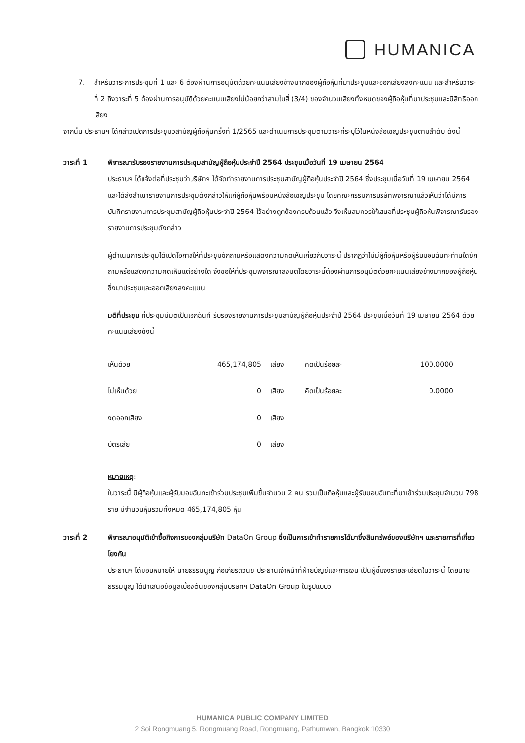HUMANICA
7. สำหรับวาระการประชุมที่ 1 และ 6 ต้องผ่านการอนุมัติด้วยคะแนนเสียงข้างมากของผู้ถือหุ้นที่มาประชุมและออกเสียงลงคะแนน และสำหรับวาระที่ 2 ถึงวาระที่ 5 ต้องผ่านการอนุมัติด้วยคะแนนเสียงไม่น้อยกว่าสามในสี่ (3/4) ของจำนวนเสียงทั้งหมดของผู้ถือหุ้นที่มาประชุมและมีสิทธิออกเสียง
จากนั้น ประธานฯ ได้กล่าวเปิดการประชุมวิสามัญผู้ถือหุ้นครั้งที่ 1/2565 และดำเนินการประชุมตามวาระที่ระบุไว้ในหนังสือเชิญประชุมตามลำดับ ดังนี้
วาระที่ 1 พิจารณารับรองรายงานการประชุมสามัญผู้ถือหุ้นประจำปี 2564 ประชุมเมื่อวันที่ 19 เมษายน 2564
ประธานฯ ได้แจ้งต่อที่ประชุมว่าบริษัทฯ ได้จัดทำรายงานการประชุมสามัญผู้ถือหุ้นประจำปี 2564 ซึ่งประชุมเมื่อวันที่ 19 เมษายน 2564 และได้ส่งสำเนารายงานการประชุมดังกล่าวให้แก่ผู้ถือหุ้นพร้อมหนังสือเชิญประชุม โดยคณะกรรมการบริษัทพิจารณาแล้วเห็นว่าได้มีการบันทึกรายงานการประชุมสามัญผู้ถือหุ้นประจำปี 2564 ไว้อย่างถูกต้องครบถ้วนแล้ว จึงเห็นสมควรให้เสนอที่ประชุมผู้ถือหุ้นพิจารณารับรองรายงานการประชุมดังกล่าว
ผู้ดำเนินการประชุมได้เปิดโอกาสให้ที่ประชุมซักถามหรือแสดงความคิดเห็นเกี่ยวกับวาระนี้ ปรากฏว่าไม่มีผู้ถือหุ้นหรือผู้รับมอบฉันทะท่านใดซักถามหรือแสดงความคิดเห็นแต่อย่างใด จึงขอให้ที่ประชุมพิจารณาลงมติโดยวาระนี้ต้องผ่านการอนุมัติด้วยคะแนนเสียงข้างมากของผู้ถือหุ้นซึ่งมาประชุมและออกเสียงลงคะแนน
มติที่ประชุม ที่ประชุมมีมติเป็นเอกฉันท์ รับรองรายงานการประชุมสามัญผู้ถือหุ้นประจำปี 2564 ประชุมเมื่อวันที่ 19 เมษายน 2564 ด้วยคะแนนเสียงดังนี้
| เห็นด้วย | 465,174,805 | เสียง | คิดเป็นร้อยละ | 100.0000 |
| ไม่เห็นด้วย | 0 | เสียง | คิดเป็นร้อยละ | 0.0000 |
| งดออกเสียง | 0 | เสียง | | |
| บัตรเสีย | 0 | เสียง | | |
หมายเหตุ:
ในวาระนี้ มีผู้ถือหุ้นและผู้รับมอบฉันทะเข้าร่วมประชุมเพิ่มขึ้นจำนวน 2 คน รวมเป็นถือหุ้นและผู้รับมอบฉันทะที่มาเข้าร่วมประชุมจำนวน 798 ราย มีจำนวนหุ้นรวมทั้งหมด 465,174,805 หุ้น
วาระที่ 2 พิจารณาอนุมัติเข้าซื้อกิจการของกลุ่มบริษัท DataOn Group ซึ่งเป็นการเข้าทำรายการได้มาซึ่งสินทรัพย์ของบริษัทฯ และรายการที่เกี่ยวโยงกัน
ประธานฯ ได้มอบหมายให้ นายธรรมนูญ ก่อเกียรติวนิช ประธานเจ้าหน้าที่ฝ่ายบัญชีและการเงิน เป็นผู้ชี้แจงรายละเอียดในวาระนี้ โดยนายธรรมนูญ ได้นำเสนอข้อมูลเบื้องต้นของกลุ่มบริษัทฯ DataOn Group ในรูปแบบวี
HUMANICA PUBLIC COMPANY LIMITED
2 Soi Rongmuang 5, Rongmuang Road, Rongmuang, Pathumwan, Bangkok 10330